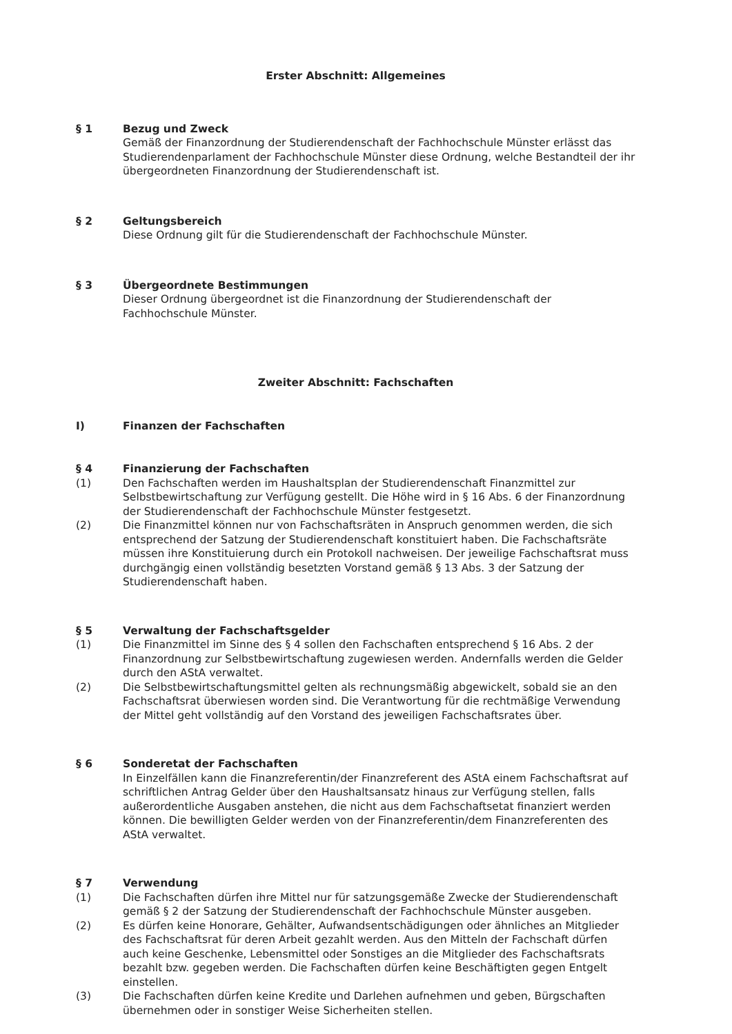Erster Abschnitt: Allgemeines
§ 1 Bezug und Zweck
Gemäß der Finanzordnung der Studierendenschaft der Fachhochschule Münster erlässt das Studierendenparlament der Fachhochschule Münster diese Ordnung, welche Bestandteil der ihr übergeordneten Finanzordnung der Studierendenschaft ist.
§ 2 Geltungsbereich
Diese Ordnung gilt für die Studierendenschaft der Fachhochschule Münster.
§ 3 Übergeordnete Bestimmungen
Dieser Ordnung übergeordnet ist die Finanzordnung der Studierendenschaft der Fachhochschule Münster.
Zweiter Abschnitt: Fachschaften
I) Finanzen der Fachschaften
§ 4 Finanzierung der Fachschaften
(1) Den Fachschaften werden im Haushaltsplan der Studierendenschaft Finanzmittel zur Selbstbewirtschaftung zur Verfügung gestellt. Die Höhe wird in § 16 Abs. 6 der Finanzordnung der Studierendenschaft der Fachhochschule Münster festgesetzt.
(2) Die Finanzmittel können nur von Fachschaftsräten in Anspruch genommen werden, die sich entsprechend der Satzung der Studierendenschaft konstituiert haben. Die Fachschaftsräte müssen ihre Konstituierung durch ein Protokoll nachweisen. Der jeweilige Fachschaftsrat muss durchgängig einen vollständig besetzten Vorstand gemäß § 13 Abs. 3 der Satzung der Studierendenschaft haben.
§ 5 Verwaltung der Fachschaftsgelder
(1) Die Finanzmittel im Sinne des § 4 sollen den Fachschaften entsprechend § 16 Abs. 2 der Finanzordnung zur Selbstbewirtschaftung zugewiesen werden. Andernfalls werden die Gelder durch den AStA verwaltet.
(2) Die Selbstbewirtschaftungsmittel gelten als rechnungsmäßig abgewickelt, sobald sie an den Fachschaftsrat überwiesen worden sind. Die Verantwortung für die rechtmäßige Verwendung der Mittel geht vollständig auf den Vorstand des jeweiligen Fachschaftsrates über.
§ 6 Sonderetat der Fachschaften
In Einzelfällen kann die Finanzreferentin/der Finanzreferent des AStA einem Fachschaftsrat auf schriftlichen Antrag Gelder über den Haushaltsansatz hinaus zur Verfügung stellen, falls außerordentliche Ausgaben anstehen, die nicht aus dem Fachschaftsetat finanziert werden können. Die bewilligten Gelder werden von der Finanzreferentin/dem Finanzreferenten des AStA verwaltet.
§ 7 Verwendung
(1) Die Fachschaften dürfen ihre Mittel nur für satzungsgemäße Zwecke der Studierendenschaft gemäß § 2 der Satzung der Studierendenschaft der Fachhochschule Münster ausgeben.
(2) Es dürfen keine Honorare, Gehälter, Aufwandsentschädigungen oder ähnliches an Mitglieder des Fachschaftsrat für deren Arbeit gezahlt werden. Aus den Mitteln der Fachschaft dürfen auch keine Geschenke, Lebensmittel oder Sonstiges an die Mitglieder des Fachschaftsrats bezahlt bzw. gegeben werden. Die Fachschaften dürfen keine Beschäftigten gegen Entgelt einstellen.
(3) Die Fachschaften dürfen keine Kredite und Darlehen aufnehmen und geben, Bürgschaften übernehmen oder in sonstiger Weise Sicherheiten stellen.